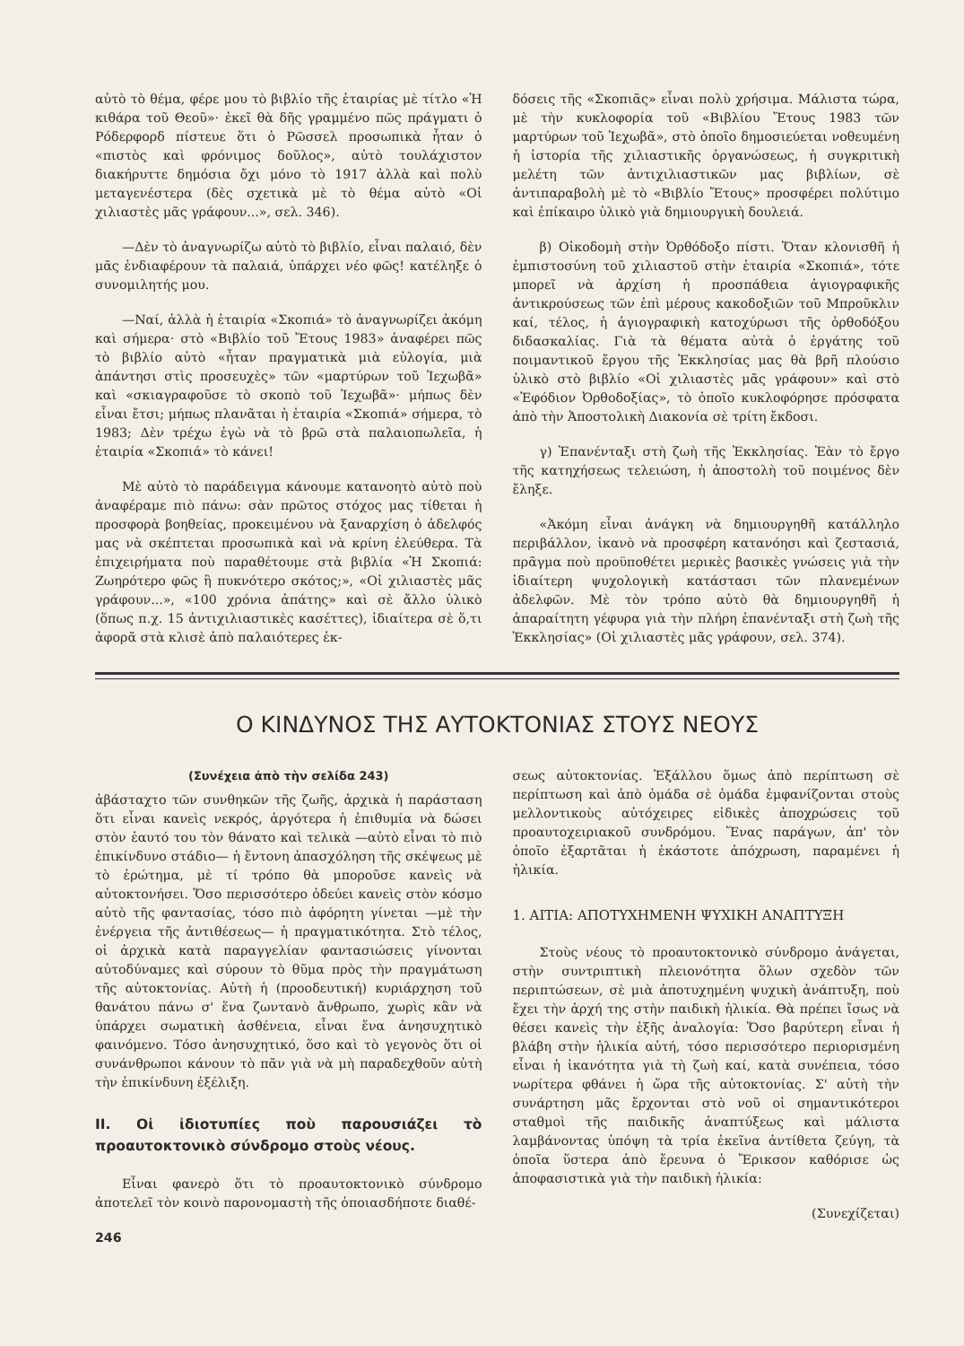αὐτὸ τὸ θέμα, φέρε μου τὸ βιβλίο τῆς ἑταιρίας μὲ τίτλο «Ἡ κιθάρα τοῦ Θεοῦ»· ἐκεῖ θὰ δῆς γραμμένο πῶς πράγματι ὁ Ρόδερφορδ πίστευε ὅτι ὁ Ρῶσσελ προσωπικὰ ἦταν ὁ «πιστὸς καὶ φρόνιμος δοῦλος», αὐτὸ τουλάχιστον διακήρυττε δημόσια ὄχι μόνο τὸ 1917 ἀλλὰ καὶ πολὺ μεταγενέστερα (δὲς σχετικὰ μὲ τὸ θέμα αὐτὸ «Οἱ χιλιαστὲς μᾶς γράφουν...», σελ. 346).
—Δὲν τὸ ἀναγνωρίζω αὐτὸ τὸ βιβλίο, εἶναι παλαιό, δὲν μᾶς ἐνδιαφέρουν τὰ παλαιά, ὑπάρχει νέο φῶς! κατέληξε ὁ συνομιλητής μου.
—Ναί, ἀλλὰ ἡ ἑταιρία «Σκοπιά» τὸ ἀναγνωρίζει ἀκόμη καὶ σήμερα· στὸ «Βιβλίο τοῦ Ἔτους 1983» ἀναφέρει πῶς τὸ βιβλίο αὐτὸ «ἦταν πραγματικὰ μιὰ εὐλογία, μιὰ ἀπάντησι στὶς προσευχὲς» τῶν «μαρτύρων τοῦ Ἰεχωβᾶ» καὶ «σκιαγραφοῦσε τὸ σκοπὸ τοῦ Ἰεχωβᾶ»· μήπως δὲν εἶναι ἔτσι; μήπως πλανᾶται ἡ ἑταιρία «Σκοπιά» σήμερα, τὸ 1983; Δὲν τρέχω ἐγὼ νὰ τὸ βρῶ στὰ παλαιοπωλεῖα, ἡ ἑταιρία «Σκοπιά» τὸ κάνει!
Μὲ αὐτὸ τὸ παράδειγμα κάνουμε κατανοητὸ αὐτὸ ποὺ ἀναφέραμε πιὸ πάνω: σὰν πρῶτος στόχος μας τίθεται ἡ προσφορὰ βοηθείας, προκειμένου νὰ ξαναρχίση ὁ ἀδελφός μας νὰ σκέπτεται προσωπικὰ καὶ νὰ κρίνη ἐλεύθερα. Τὰ ἐπιχειρήματα ποὺ παραθέτουμε στὰ βιβλία «Ἡ Σκοπιά: Ζωηρότερο φῶς ἢ πυκνότερο σκότος;», «Οἱ χιλιαστὲς μᾶς γράφουν...», «100 χρόνια ἀπάτης» καὶ σὲ ἄλλο ὑλικὸ (ὅπως π.χ. 15 ἀντιχιλιαστικὲς κασέττες), ἰδιαίτερα σὲ ὅ,τι ἀφορᾶ στὰ κλισὲ ἀπὸ παλαιότερες ἐκ-
δόσεις τῆς «Σκοπιᾶς» εἶναι πολὺ χρήσιμα. Μάλιστα τώρα, μὲ τὴν κυκλοφορία τοῦ «Βιβλίου Ἔτους 1983 τῶν μαρτύρων τοῦ Ἰεχωβᾶ», στὸ ὁποῖο δημοσιεύεται νοθευμένη ἡ ἱστορία τῆς χιλιαστικῆς ὀργανώσεως, ἡ συγκριτικὴ μελέτη τῶν ἀντιχιλιαστικῶν μας βιβλίων, σὲ ἀντιπαραβολὴ μὲ τὸ «Βιβλίο Ἔτους» προσφέρει πολύτιμο καὶ ἐπίκαιρο ὑλικὸ γιὰ δημιουργικὴ δουλειά.
β) Οἰκοδομὴ στὴν Ὀρθόδοξο πίστι. Ὅταν κλονισθῆ ἡ ἐμπιστοσύνη τοῦ χιλιαστοῦ στὴν ἑταιρία «Σκοπιά», τότε μπορεῖ νὰ ἀρχίση ἡ προσπάθεια ἁγιογραφικῆς ἀντικρούσεως τῶν ἐπὶ μέρους κακοδοξιῶν τοῦ Μπροῦκλιν καί, τέλος, ἡ ἁγιογραφικὴ κατοχύρωσι τῆς ὀρθοδόξου διδασκαλίας. Γιὰ τὰ θέματα αὐτὰ ὁ ἐργάτης τοῦ ποιμαντικοῦ ἔργου τῆς Ἐκκλησίας μας θὰ βρῆ πλούσιο ὑλικὸ στὸ βιβλίο «Οἱ χιλιαστὲς μᾶς γράφουν» καὶ στὸ «Ἐφόδιον Ὀρθοδοξίας», τὸ ὁποῖο κυκλοφόρησε πρόσφατα ἀπὸ τὴν Ἀποστολικὴ Διακονία σὲ τρίτη ἔκδοσι.
γ) Ἐπανένταξι στὴ ζωὴ τῆς Ἐκκλησίας. Ἐὰν τὸ ἔργο τῆς κατηχήσεως τελειώση, ἡ ἀποστολὴ τοῦ ποιμένος δὲν ἔληξε.
«Ἀκόμη εἶναι ἀνάγκη νὰ δημιουργηθῆ κατάλληλο περιβάλλον, ἱκανὸ νὰ προσφέρη κατανόησι καὶ ζεστασιά, πρᾶγμα ποὺ προϋποθέτει μερικὲς βασικὲς γνώσεις γιὰ τὴν ἰδιαίτερη ψυχολογικὴ κατάστασι τῶν πλανεμένων ἀδελφῶν. Μὲ τὸν τρόπο αὐτὸ θὰ δημιουργηθῆ ἡ ἀπαραίτητη γέφυρα γιὰ τὴν πλήρη ἐπανένταξι στὴ ζωὴ τῆς Ἐκκλησίας» (Οἱ χιλιαστὲς μᾶς γράφουν, σελ. 374).
Ο ΚΙΝΔΥΝΟΣ ΤΗΣ ΑΥΤΟΚΤΟΝΙΑΣ ΣΤΟΥΣ ΝΕΟΥΣ
(Συνέχεια ἀπὸ τὴν σελίδα 243)
ἀβάσταχτο τῶν συνθηκῶν τῆς ζωῆς, ἀρχικὰ ἡ παράσταση ὅτι εἶναι κανεὶς νεκρός, ἀργότερα ἡ ἐπιθυμία νὰ δώσει στὸν ἑαυτό του τὸν θάνατο καὶ τελικὰ —αὐτὸ εἶναι τὸ πιὸ ἐπικίνδυνο στάδιο— ἡ ἔντονη ἀπασχόληση τῆς σκέψεως μὲ τὸ ἐρώτημα, μὲ τί τρόπο θὰ μποροῦσε κανεὶς νὰ αὐτοκτονήσει. Ὅσο περισσότερο ὁδεύει κανεὶς στὸν κόσμο αὐτὸ τῆς φαντασίας, τόσο πιὸ ἀφόρητη γίνεται —μὲ τὴν ἐνέργεια τῆς ἀντιθέσεως— ἡ πραγματικότητα. Στὸ τέλος, οἱ ἀρχικὰ κατὰ παραγγελίαν φαντασιώσεις γίνονται αὐτοδύναμες καὶ σύρουν τὸ θῦμα πρὸς τὴν πραγμάτωση τῆς αὐτοκτονίας. Αὐτὴ ἡ (προοδευτική) κυριάρχηση τοῦ θανάτου πάνω σ' ἕνα ζωντανὸ ἄνθρωπο, χωρὶς κἂν νὰ ὑπάρχει σωματικὴ ἀσθένεια, εἶναι ἕνα ἀνησυχητικὸ φαινόμενο. Τόσο ἀνησυχητικό, ὅσο καὶ τὸ γεγονὸς ὅτι οἱ συνάνθρωποι κάνουν τὸ πᾶν γιὰ νὰ μὴ παραδεχθοῦν αὐτὴ τὴν ἐπικίνδυνη ἐξέλιξη.
ΙΙ. Οἱ ἰδιοτυπίες ποὺ παρουσιάζει τὸ προαυτοκτονικὸ σύνδρομο στοὺς νέους.
Εἶναι φανερὸ ὅτι τὸ προαυτοκτονικὸ σύνδρομο ἀποτελεῖ τὸν κοινὸ παρονομαστὴ τῆς ὁποιασδήποτε διαθέ-
246
σεως αὐτοκτονίας. Ἐξάλλου ὅμως ἀπὸ περίπτωση σὲ περίπτωση καὶ ἀπὸ ὁμάδα σὲ ὁμάδα ἐμφανίζονται στοὺς μελλοντικοὺς αὐτόχειρες εἰδικὲς ἀποχρώσεις τοῦ προαυτοχειριακοῦ συνδρόμου. Ἕνας παράγων, ἀπ' τὸν ὁποῖο ἐξαρτᾶται ἡ ἑκάστοτε ἀπόχρωση, παραμένει ἡ ἡλικία.
1. ΑΙΤΙΑ: ΑΠΟΤΥΧΗΜΕΝΗ ΨΥΧΙΚΗ ΑΝΑΠΤΥΞΗ
Στοὺς νέους τὸ προαυτοκτονικὸ σύνδρομο ἀνάγεται, στὴν συντριπτικὴ πλειονότητα ὅλων σχεδὸν τῶν περιπτώσεων, σὲ μιὰ ἀποτυχημένη ψυχικὴ ἀνάπτυξη, ποὺ ἔχει τὴν ἀρχή της στὴν παιδικὴ ἡλικία. Θὰ πρέπει ἴσως νὰ θέσει κανεὶς τὴν ἑξῆς ἀναλογία: Ὅσο βαρύτερη εἶναι ἡ βλάβη στὴν ἡλικία αὐτή, τόσο περισσότερο περιορισμένη εἶναι ἡ ἱκανότητα γιὰ τὴ ζωὴ καί, κατὰ συνέπεια, τόσο νωρίτερα φθάνει ἡ ὥρα τῆς αὐτοκτονίας. Σ' αὐτὴ τὴν συνάρτηση μᾶς ἔρχονται στὸ νοῦ οἱ σημαντικότεροι σταθμοὶ τῆς παιδικῆς ἀναπτύξεως καὶ μάλιστα λαμβάνοντας ὑπόψη τὰ τρία ἐκεῖνα ἀντίθετα ζεύγη, τὰ ὁποῖα ὕστερα ἀπὸ ἔρευνα ὁ Ἔρικσον καθόρισε ὡς ἀποφασιστικὰ γιὰ τὴν παιδικὴ ἡλικία:
(Συνεχίζεται)